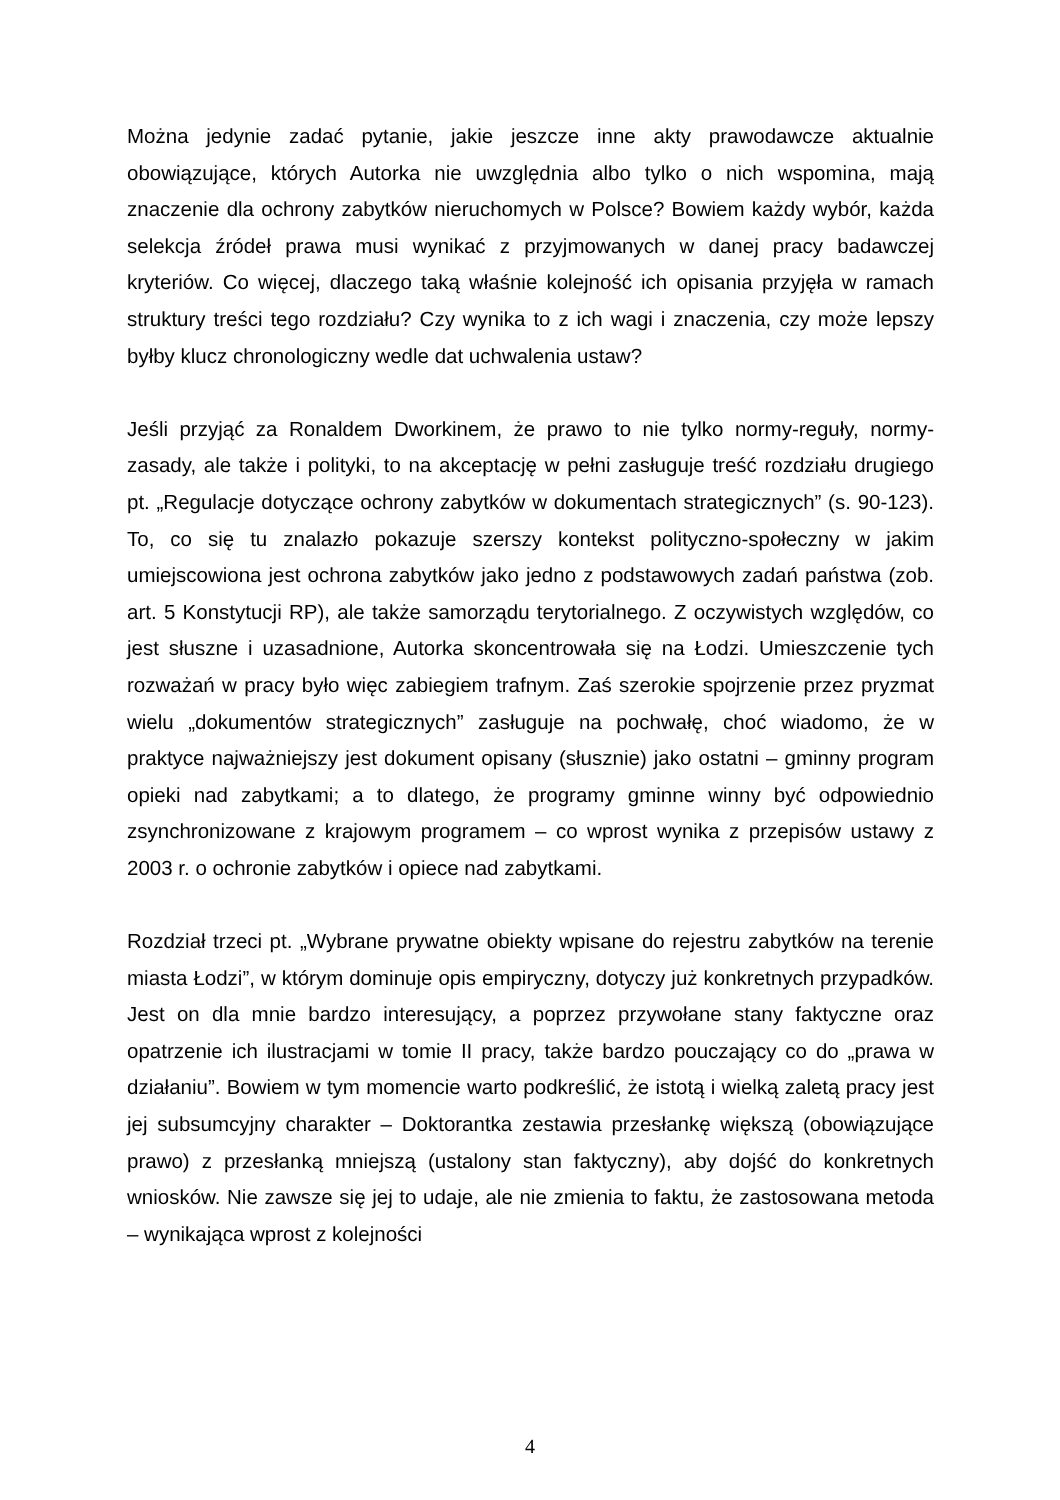Można jedynie zadać pytanie, jakie jeszcze inne akty prawodawcze aktualnie obowiązujące, których Autorka nie uwzględnia albo tylko o nich wspomina, mają znaczenie dla ochrony zabytków nieruchomych w Polsce? Bowiem każdy wybór, każda selekcja źródeł prawa musi wynikać z przyjmowanych w danej pracy badawczej kryteriów. Co więcej, dlaczego taką właśnie kolejność ich opisania przyjęła w ramach struktury treści tego rozdziału? Czy wynika to z ich wagi i znaczenia, czy może lepszy byłby klucz chronologiczny wedle dat uchwalenia ustaw?
Jeśli przyjąć za Ronaldem Dworkinem, że prawo to nie tylko normy-reguły, normy-zasady, ale także i polityki, to na akceptację w pełni zasługuje treść rozdziału drugiego pt. „Regulacje dotyczące ochrony zabytków w dokumentach strategicznych” (s. 90-123). To, co się tu znalazło pokazuje szerszy kontekst polityczno-społeczny w jakim umiejscowiona jest ochrona zabytków jako jedno z podstawowych zadań państwa (zob. art. 5 Konstytucji RP), ale także samorządu terytorialnego. Z oczywistych względów, co jest słuszne i uzasadnione, Autorka skoncentrowała się na Łodzi. Umieszczenie tych rozważań w pracy było więc zabiegiem trafnym. Zaś szerokie spojrzenie przez pryzmat wielu „dokumentów strategicznych” zasługuje na pochwałę, choć wiadomo, że w praktyce najważniejszy jest dokument opisany (słusznie) jako ostatni – gminny program opieki nad zabytkami; a to dlatego, że programy gminne winny być odpowiednio zsynchronizowane z krajowym programem – co wprost wynika z przepisów ustawy z 2003 r. o ochronie zabytków i opiece nad zabytkami.
Rozdział trzeci pt. „Wybrane prywatne obiekty wpisane do rejestru zabytków na terenie miasta Łodzi”, w którym dominuje opis empiryczny, dotyczy już konkretnych przypadków. Jest on dla mnie bardzo interesujący, a poprzez przywołane stany faktyczne oraz opatrzenie ich ilustracjami w tomie II pracy, także bardzo pouczający co do „prawa w działaniu”. Bowiem w tym momencie warto podkreślić, że istotą i wielką zaletą pracy jest jej subsumcyjny charakter – Doktorantka zestawia przesłankę większą (obowiązujące prawo) z przesłanką mniejszą (ustalony stan faktyczny), aby dojść do konkretnych wniosków. Nie zawsze się jej to udaje, ale nie zmienia to faktu, że zastosowana metoda – wynikająca wprost z kolejności
4